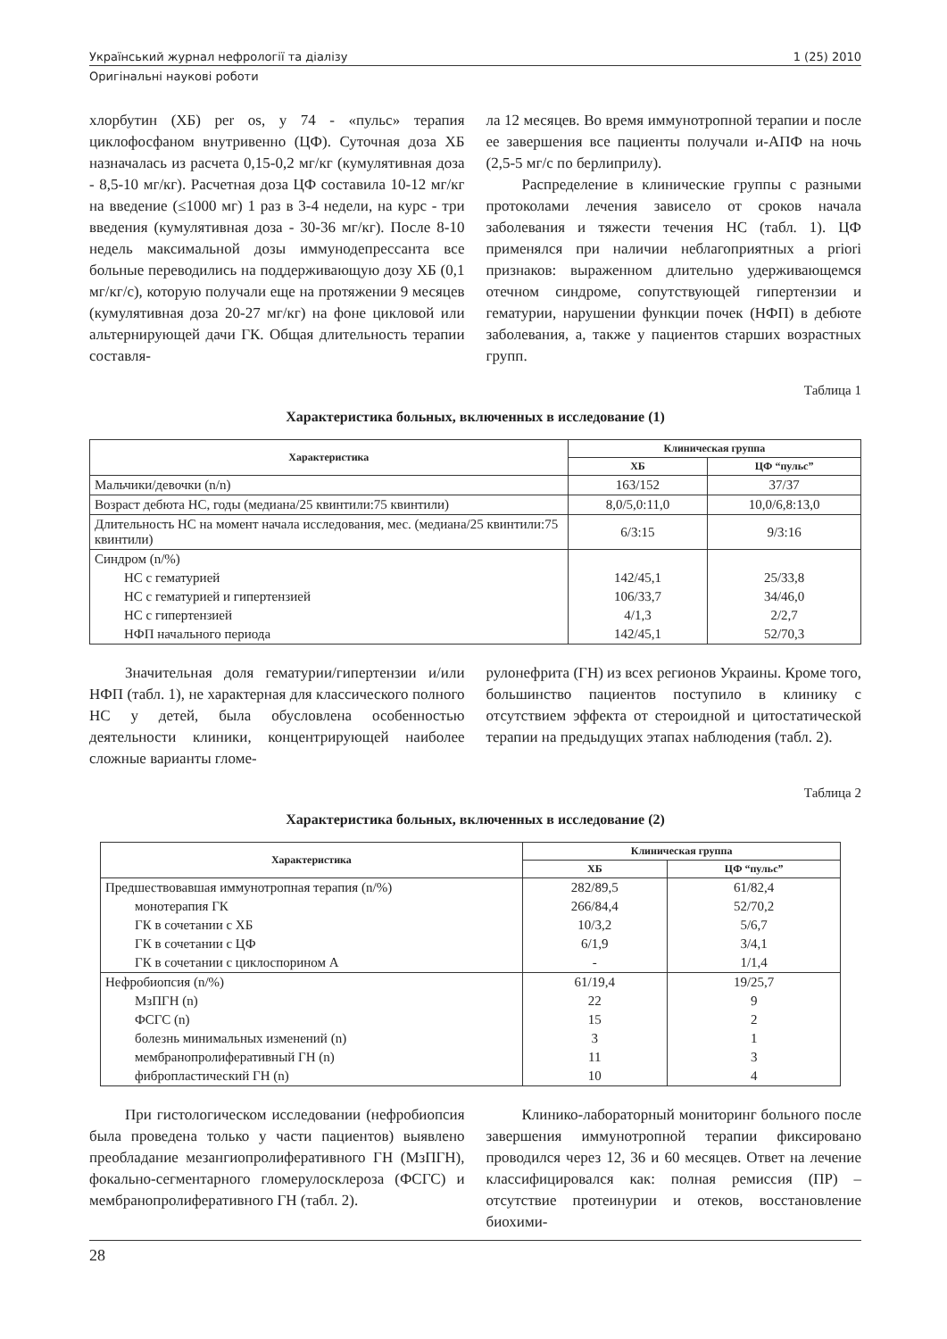Український журнал нефрології та діалізу 1 (25) 2010
Оригінальні наукові роботи
хлорбутин (ХБ) per os, у 74 - «пульс» терапия циклофосфаном внутривенно (ЦФ). Суточная доза ХБ назначалась из расчета 0,15-0,2 мг/кг (кумулятивная доза - 8,5-10 мг/кг). Расчетная доза ЦФ составила 10-12 мг/кг на введение (≤1000 мг) 1 раз в 3-4 недели, на курс - три введения (кумулятивная доза - 30-36 мг/кг). После 8-10 недель максимальной дозы иммунодепрессанта все больные переводились на поддерживающую дозу ХБ (0,1 мг/кг/с), которую получали еще на протяжении 9 месяцев (кумулятивная доза 20-27 мг/кг) на фоне цикловой или альтернирующей дачи ГК. Общая длительность терапии составля-
ла 12 месяцев. Во время иммунотропной терапии и после ее завершения все пациенты получали и-АПФ на ночь (2,5-5 мг/с по берлиприлу).
Распределение в клинические группы с разными протоколами лечения зависело от сроков начала заболевания и тяжести течения НС (табл. 1). ЦФ применялся при наличии неблагоприятных a priori признаков: выраженном длительно удерживающемся отечном синдроме, сопутствующей гипертензии и гематурии, нарушении функции почек (НФП) в дебюте заболевания, а, также у пациентов старших возрастных групп.
Таблица 1
Характеристика больных, включенных в исследование (1)
| Характеристика | Клиническая группа | |
| --- | --- | --- |
| | ХБ | ЦФ “пульс” |
| Мальчики/девочки (n/n) | 163/152 | 37/37 |
| Возраст дебюта НС, годы (медиана/25 квинтили:75 квинтили) | 8,0/5,0:11,0 | 10,0/6,8:13,0 |
| Длительность НС на момент начала исследования, мес. (медиана/25 квинтили:75 квинтили) | 6/3:15 | 9/3:16 |
| Синдром (n/%) | | |
| НС с гематурией | 142/45,1 | 25/33,8 |
| НС с гематурией и гипертензией | 106/33,7 | 34/46,0 |
| НС с гипертензией | 4/1,3 | 2/2,7 |
| НФП начального периода | 142/45,1 | 52/70,3 |
Значительная доля гематурии/гипертензии и/или НФП (табл. 1), не характерная для классического полного НС у детей, была обусловлена особенностью деятельности клиники, концентрирующей наиболее сложные варианты гломе-
рулонефрита (ГН) из всех регионов Украины. Кроме того, большинство пациентов поступило в клинику с отсутствием эффекта от стероидной и цитостатической терапии на предыдущих этапах наблюдения (табл. 2).
Таблица 2
Характеристика больных, включенных в исследование (2)
| Характеристика | Клиническая группа | |
| --- | --- | --- |
| | ХБ | ЦФ “пульс” |
| Предшествовавшая иммунотропная терапия (n/%) | 282/89,5 | 61/82,4 |
| монотерапия ГК | 266/84,4 | 52/70,2 |
| ГК в сочетании с ХБ | 10/3,2 | 5/6,7 |
| ГК в сочетании с ЦФ | 6/1,9 | 3/4,1 |
| ГК в сочетании с циклоспорином А | - | 1/1,4 |
| Нефробиопсия (n/%) | 61/19,4 | 19/25,7 |
| МзПГН (n) | 22 | 9 |
| ФСГС (n) | 15 | 2 |
| болезнь минимальных изменений (n) | 3 | 1 |
| мембранопролиферативный ГН (n) | 11 | 3 |
| фибропластический ГН (n) | 10 | 4 |
При гистологическом исследовании (нефробиопсия была проведена только у части пациентов) выявлено преобладание мезангиопролиферативного ГН (МзПГН), фокально-сегментарного гломерулосклероза (ФСГС) и мембранопролиферативного ГН (табл. 2).
Клинико-лабораторный мониторинг больного после завершения иммунотропной терапии фиксировано проводился через 12, 36 и 60 месяцев. Ответ на лечение классифицировался как: полная ремиссия (ПР) – отсутствие протеинурии и отеков, восстановление биохими-
28